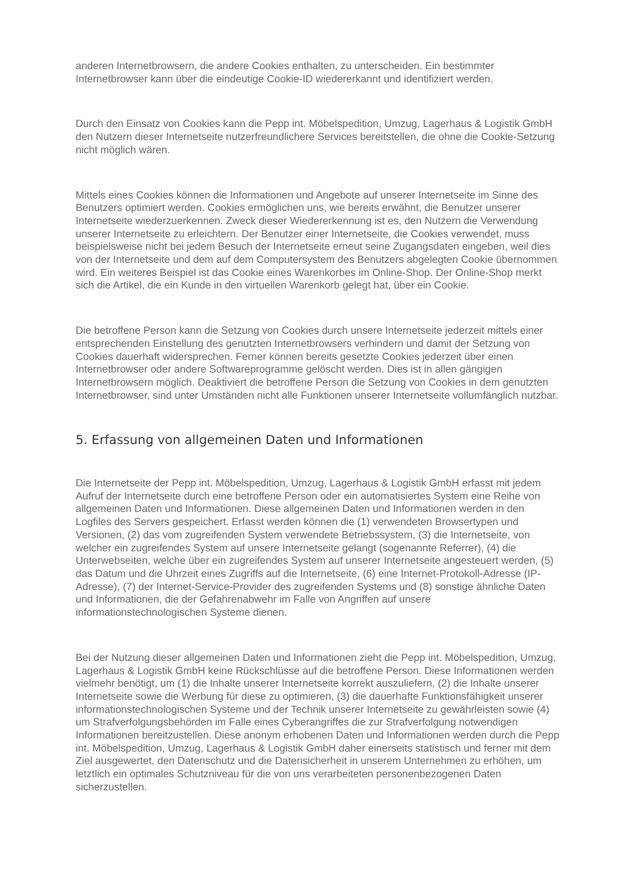anderen Internetbrowsern, die andere Cookies enthalten, zu unterscheiden. Ein bestimmter Internetbrowser kann über die eindeutige Cookie-ID wiedererkannt und identifiziert werden.
Durch den Einsatz von Cookies kann die Pepp int. Möbelspedition, Umzug, Lagerhaus & Logistik GmbH den Nutzern dieser Internetseite nutzerfreundlichere Services bereitstellen, die ohne die Cookie-Setzung nicht möglich wären.
Mittels eines Cookies können die Informationen und Angebote auf unserer Internetseite im Sinne des Benutzers optimiert werden. Cookies ermöglichen uns, wie bereits erwähnt, die Benutzer unserer Internetseite wiederzuerkennen. Zweck dieser Wiedererkennung ist es, den Nutzern die Verwendung unserer Internetseite zu erleichtern. Der Benutzer einer Internetseite, die Cookies verwendet, muss beispielsweise nicht bei jedem Besuch der Internetseite erneut seine Zugangsdaten eingeben, weil dies von der Internetseite und dem auf dem Computersystem des Benutzers abgelegten Cookie übernommen wird. Ein weiteres Beispiel ist das Cookie eines Warenkorbes im Online-Shop. Der Online-Shop merkt sich die Artikel, die ein Kunde in den virtuellen Warenkorb gelegt hat, über ein Cookie.
Die betroffene Person kann die Setzung von Cookies durch unsere Internetseite jederzeit mittels einer entsprechenden Einstellung des genutzten Internetbrowsers verhindern und damit der Setzung von Cookies dauerhaft widersprechen. Ferner können bereits gesetzte Cookies jederzeit über einen Internetbrowser oder andere Softwareprogramme gelöscht werden. Dies ist in allen gängigen Internetbrowsern möglich. Deaktiviert die betroffene Person die Setzung von Cookies in dem genutzten Internetbrowser, sind unter Umständen nicht alle Funktionen unserer Internetseite vollumfänglich nutzbar.
5. Erfassung von allgemeinen Daten und Informationen
Die Internetseite der Pepp int. Möbelspedition, Umzug, Lagerhaus & Logistik GmbH erfasst mit jedem Aufruf der Internetseite durch eine betroffene Person oder ein automatisiertes System eine Reihe von allgemeinen Daten und Informationen. Diese allgemeinen Daten und Informationen werden in den Logfiles des Servers gespeichert. Erfasst werden können die (1) verwendeten Browsertypen und Versionen, (2) das vom zugreifenden System verwendete Betriebssystem, (3) die Internetseite, von welcher ein zugreifendes System auf unsere Internetseite gelangt (sogenannte Referrer), (4) die Unterwebseiten, welche über ein zugreifendes System auf unserer Internetseite angesteuert werden, (5) das Datum und die Uhrzeit eines Zugriffs auf die Internetseite, (6) eine Internet-Protokoll-Adresse (IP-Adresse), (7) der Internet-Service-Provider des zugreifenden Systems und (8) sonstige ähnliche Daten und Informationen, die der Gefahrenabwehr im Falle von Angriffen auf unsere informationstechnologischen Systeme dienen.
Bei der Nutzung dieser allgemeinen Daten und Informationen zieht die Pepp int. Möbelspedition, Umzug, Lagerhaus & Logistik GmbH keine Rückschlüsse auf die betroffene Person. Diese Informationen werden vielmehr benötigt, um (1) die Inhalte unserer Internetseite korrekt auszuliefern, (2) die Inhalte unserer Internetseite sowie die Werbung für diese zu optimieren, (3) die dauerhafte Funktionsfähigkeit unserer informationstechnologischen Systeme und der Technik unserer Internetseite zu gewährleisten sowie (4) um Strafverfolgungsbehörden im Falle eines Cyberangriffes die zur Strafverfolgung notwendigen Informationen bereitzustellen. Diese anonym erhobenen Daten und Informationen werden durch die Pepp int. Möbelspedition, Umzug, Lagerhaus & Logistik GmbH daher einerseits statistisch und ferner mit dem Ziel ausgewertet, den Datenschutz und die Datensicherheit in unserem Unternehmen zu erhöhen, um letztlich ein optimales Schutzniveau für die von uns verarbeiteten personenbezogenen Daten sicherzustellen.